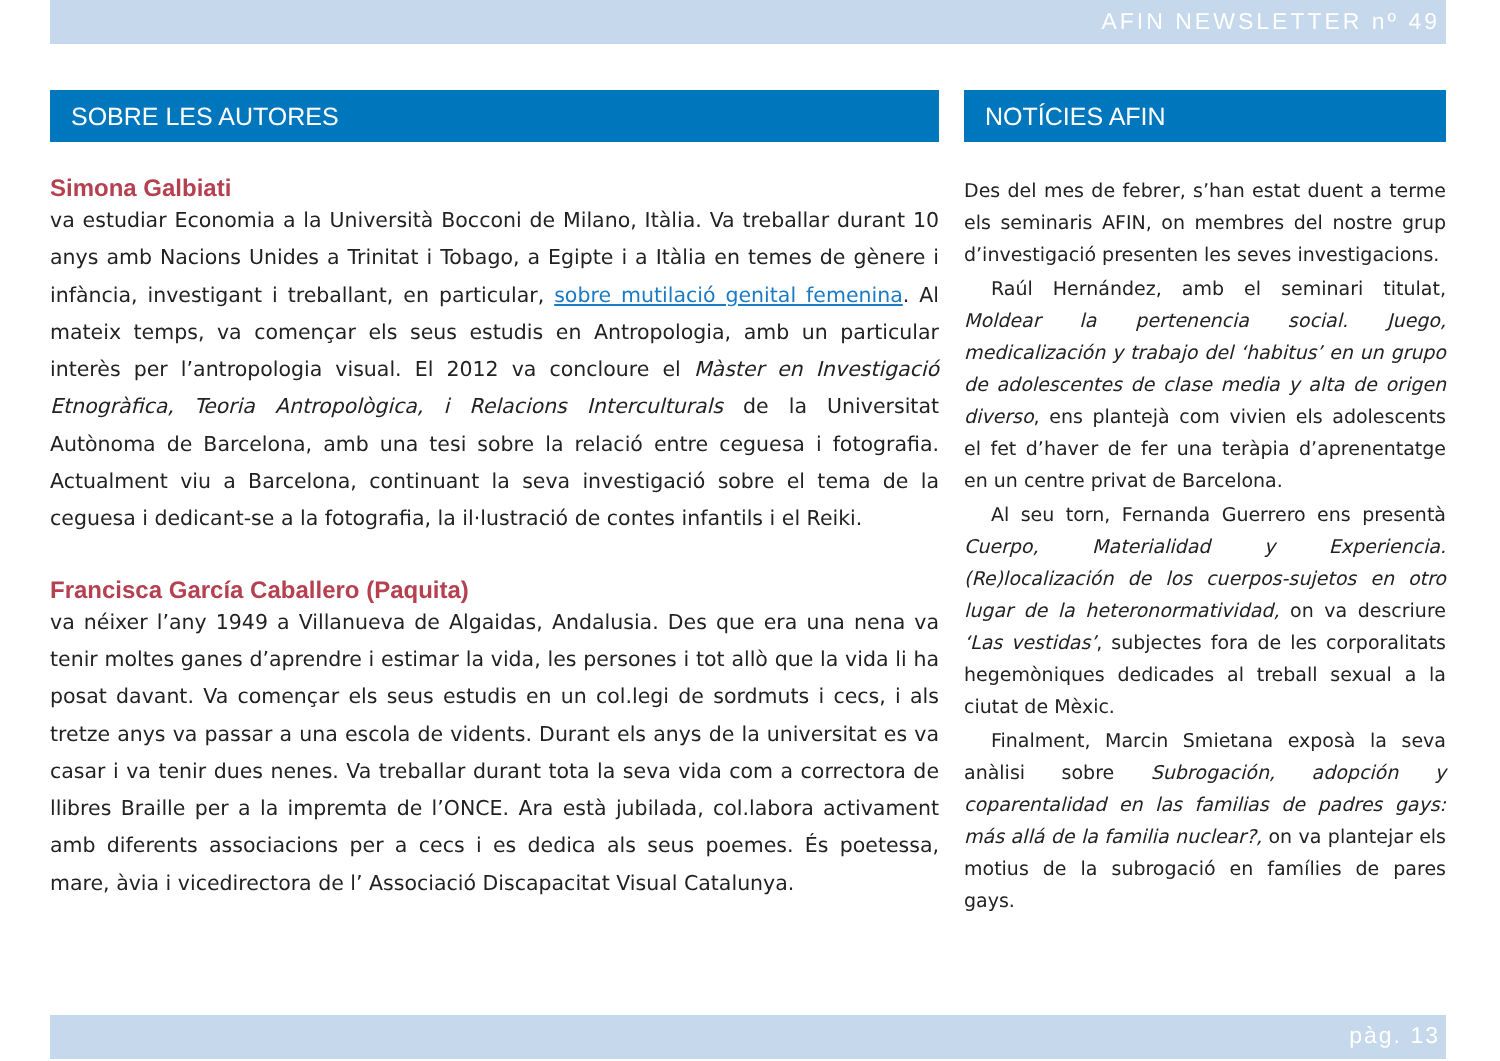AFIN NEWSLETTER nº 49
SOBRE LES AUTORES
Simona Galbiati
va estudiar Economia a la Università Bocconi de Milano, Itàlia. Va treballar durant 10 anys amb Nacions Unides a Trinitat i Tobago, a Egipte i a Itàlia en temes de gènere i infància, investigant i treballant, en particular, sobre mutilació genital femenina. Al mateix temps, va començar els seus estudis en Antropologia, amb un particular interès per l’antropologia visual. El 2012 va concloure el Màster en Investigació Etnogràfica, Teoria Antropològica, i Relacions Interculturals de la Universitat Autònoma de Barcelona, amb una tesi sobre la relació entre ceguesa i fotografia. Actualment viu a Barcelona, continuant la seva investigació sobre el tema de la ceguesa i dedicant-se a la fotografia, la il·lustració de contes infantils i el Reiki.
Francisca García Caballero (Paquita)
va néixer l’any 1949 a Villanueva de Algaidas, Andalusia. Des que era una nena va tenir moltes ganes d’aprendre i estimar la vida, les persones i tot allò que la vida li ha posat davant. Va començar els seus estudis en un col.legi de sordmuts i cecs, i als tretze anys va passar a una escola de vidents. Durant els anys de la universitat es va casar i va tenir dues nenes. Va treballar durant tota la seva vida com a correctora de llibres Braille per a la impremta de l’ONCE. Ara està jubilada, col.labora activament amb diferents associacions per a cecs i es dedica als seus poemes. És poetessa, mare, àvia i vicedirectora de l’ Associació Discapacitat Visual Catalunya.
NOTÍCIES AFIN
Des del mes de febrer, s’han estat duent a terme els seminaris AFIN, on membres del nostre grup d’investigació presenten les seves investigacions.
Raúl Hernández, amb el seminari titulat, Moldear la pertenencia social. Juego, medicalización y trabajo del ‘habitus’ en un grupo de adolescentes de clase media y alta de origen diverso, ens plantejà com vivien els adolescents el fet d’haver de fer una teràpia d’aprenentatge en un centre privat de Barcelona.
Al seu torn, Fernanda Guerrero ens presentà Cuerpo, Materialidad y Experiencia. (Re)localización de los cuerpos-sujetos en otro lugar de la heteronormatividad, on va descriure ‘Las vestidas’, subjectes fora de les corporalitats hegemòniques dedicades al treball sexual a la ciutat de Mèxic.
Finalment, Marcin Smietana exposà la seva anàlisi sobre Subrogación, adopción y coparentalidad en las familias de padres gays: más allá de la familia nuclear?, on va plantejar els motius de la subrogació en famílies de pares gays.
pàg. 13